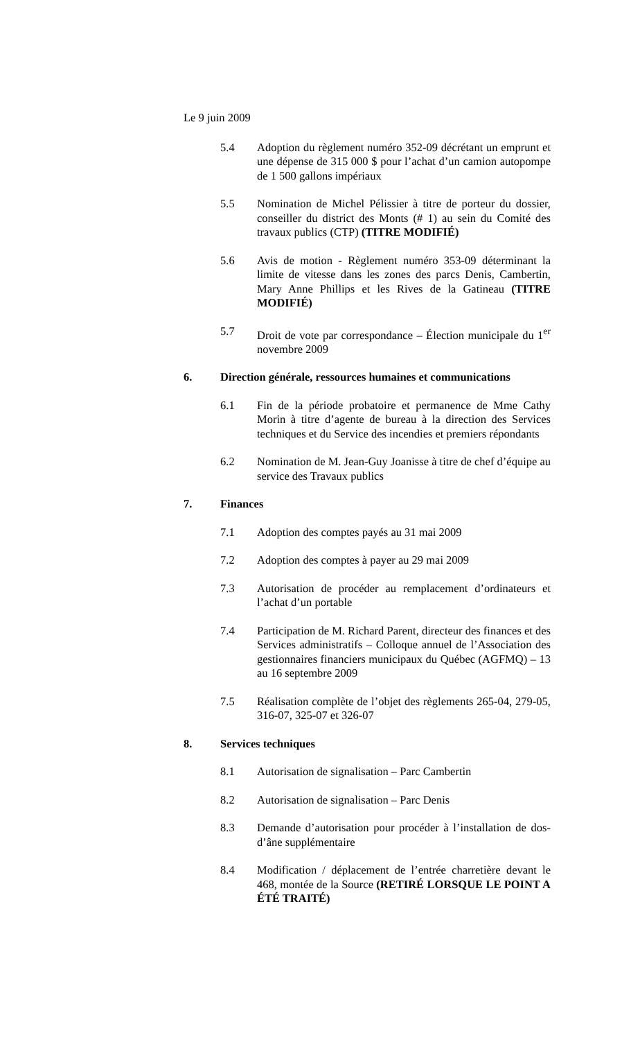Le 9 juin 2009
5.4 Adoption du règlement numéro 352-09 décrétant un emprunt et une dépense de 315 000 $ pour l’achat d’un camion autopompe de 1 500 gallons impériaux
5.5 Nomination de Michel Pélissier à titre de porteur du dossier, conseiller du district des Monts (# 1) au sein du Comité des travaux publics (CTP) (TITRE MODIFIÉ)
5.6 Avis de motion - Règlement numéro 353-09 déterminant la limite de vitesse dans les zones des parcs Denis, Cambertin, Mary Anne Phillips et les Rives de la Gatineau (TITRE MODIFIÉ)
5.7 Droit de vote par correspondance – Élection municipale du 1<sup>er</sup> novembre 2009
6. Direction générale, ressources humaines et communications
6.1 Fin de la période probatoire et permanence de Mme Cathy Morin à titre d’agente de bureau à la direction des Services techniques et du Service des incendies et premiers répondants
6.2 Nomination de M. Jean-Guy Joanisse à titre de chef d’équipe au service des Travaux publics
7. Finances
7.1 Adoption des comptes payés au 31 mai 2009
7.2 Adoption des comptes à payer au 29 mai 2009
7.3 Autorisation de procéder au remplacement d’ordinateurs et l’achat d’un portable
7.4 Participation de M. Richard Parent, directeur des finances et des Services administratifs – Colloque annuel de l’Association des gestionnaires financiers municipaux du Québec (AGFMQ) – 13 au 16 septembre 2009
7.5 Réalisation complète de l’objet des règlements 265-04, 279-05, 316-07, 325-07 et 326-07
8. Services techniques
8.1 Autorisation de signalisation – Parc Cambertin
8.2 Autorisation de signalisation – Parc Denis
8.3 Demande d’autorisation pour procéder à l’installation de dos-d’âne supplémentaire
8.4 Modification / déplacement de l’entrée charretière devant le 468, montée de la Source (RETIRÉ LORSQUE LE POINT A ÉTÉ TRAITÉ)